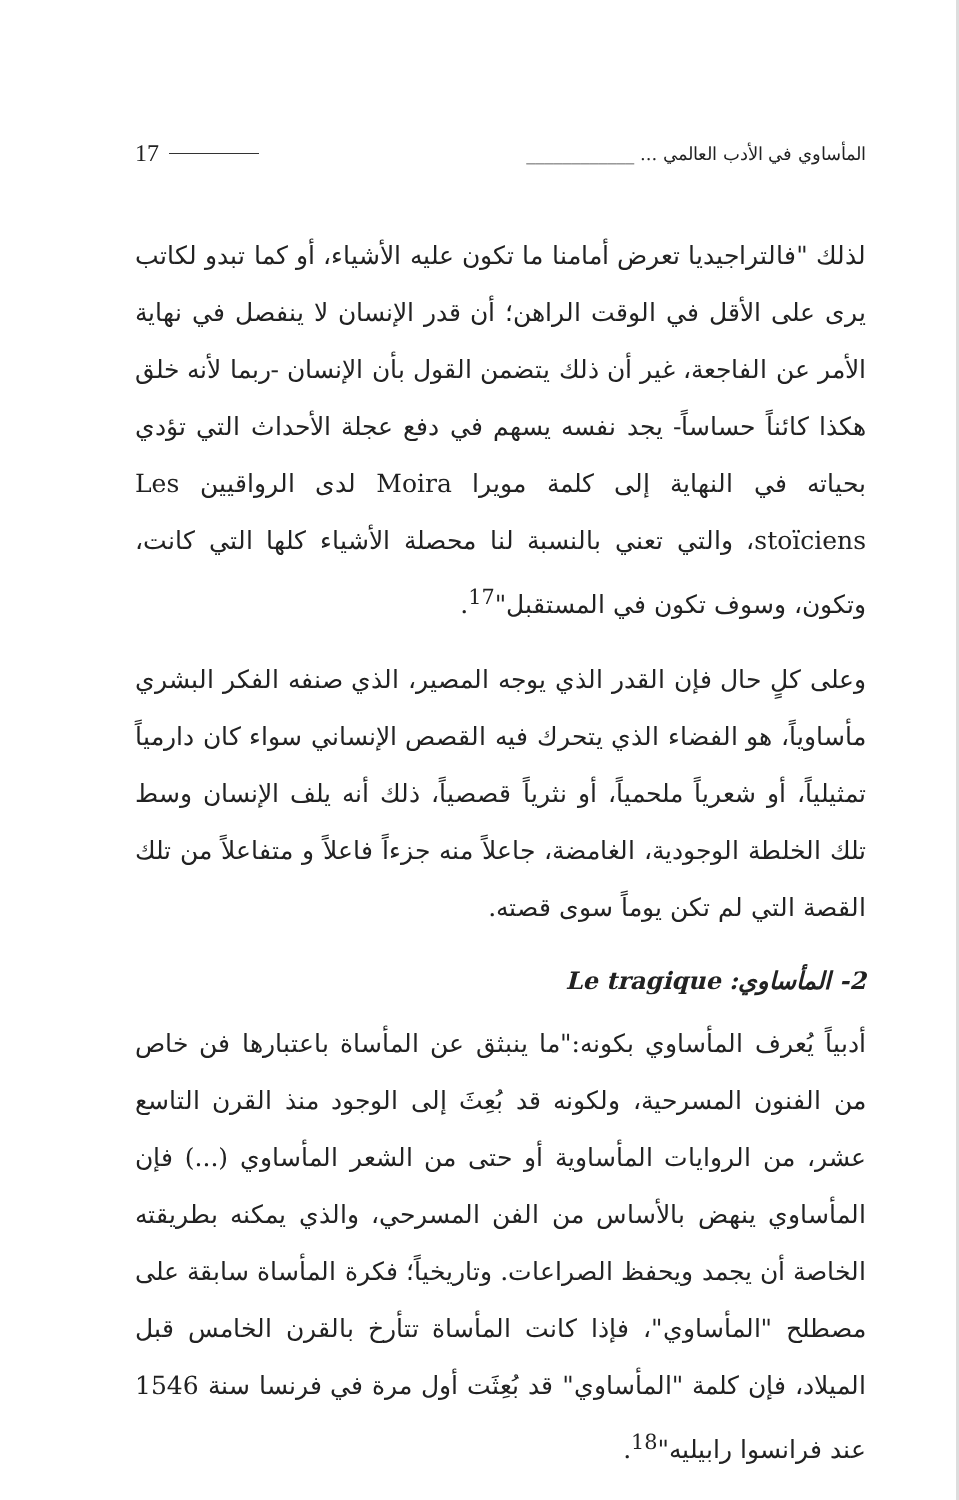المأساوي في الأدب العالمي ... ____________ 17
لذلك "فالتراجيديا تعرض أمامنا ما تكون عليه الأشياء، أو كما تبدو لكاتب يرى على الأقل في الوقت الراهن؛ أن قدر الإنسان لا ينفصل في نهاية الأمر عن الفاجعة، غير أن ذلك يتضمن القول بأن الإنسان -ربما لأنه خلق هكذا كائناً حساساً- يجد نفسه يسهم في دفع عجلة الأحداث التي تؤدي بحياته في النهاية إلى كلمة مويرا Moira لدى الرواقيين Les stoïciens، والتي تعني بالنسبة لنا محصلة الأشياء كلها التي كانت، وتكون، وسوف تكون في المستقبل"<sup>17</sup>.
وعلى كلٍ حال فإن القدر الذي يوجه المصير، الذي صنفه الفكر البشري مأساوياً، هو الفضاء الذي يتحرك فيه القصص الإنساني سواء كان دارمياً تمثيلياً، أو شعرياً ملحمياً، أو نثرياً قصصياً، ذلك أنه يلف الإنسان وسط تلك الخلطة الوجودية، الغامضة، جاعلاً منه جزءاً فاعلاً و متفاعلاً من تلك القصة التي لم تكن يوماً سوى قصته.
2- المأساوي: Le tragique
أدبياً يُعرف المأساوي بكونه:"ما ينبثق عن المأساة باعتبارها فن خاص من الفنون المسرحية، ولكونه قد بُعِثَ إلى الوجود منذ القرن التاسع عشر، من الروايات المأساوية أو حتى من الشعر المأساوي (...) فإن المأساوي ينهض بالأساس من الفن المسرحي، والذي يمكنه بطريقته الخاصة أن يجمد ويحفظ الصراعات. وتاريخياً؛ فكرة المأساة سابقة على مصطلح "المأساوي"، فإذا كانت المأساة تتأرخ بالقرن الخامس قبل الميلاد، فإن كلمة "المأساوي" قد بُعِثَت أول مرة في فرنسا سنة 1546 عند فرانسوا رابيليه"<sup>18</sup>.